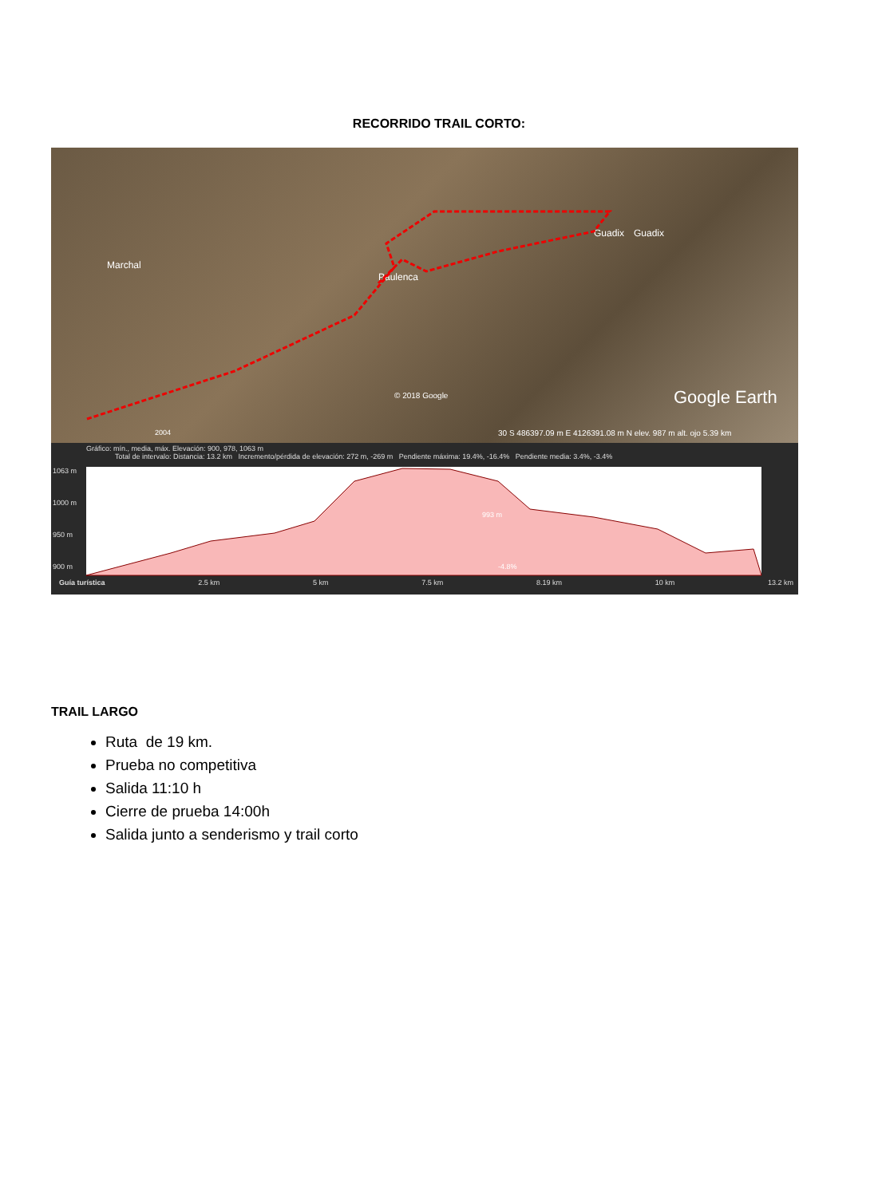RECORRIDO TRAIL CORTO:
Marchal
Paulenca
Guadix Guadix
© 2018 Google Google Earth
2004 30 S 486397.09 m E 4126391.08 m N elev. 987 m alt. ojo 5.39 km
Gráfico: mín., media, máx. Elevación: 900, 978, 1063 m
Total de intervalo: Distancia: 13.2 km Incremento/pérdida de elevación: 272 m, -269 m Pendiente máxima: 19.4%, -16.4% Pendiente media: 3.4%, -3.4%
1063 m
1000 m
950 m
900 m
993 m
-4.8%
Guía turística 2.5 km 5 km 7.5 km 8.19 km 10 km 13.2 km
TRAIL LARGO
Ruta de 19 km.
Prueba no competitiva
Salida 11:10 h
Cierre de prueba 14:00h
Salida junto a senderismo y trail corto